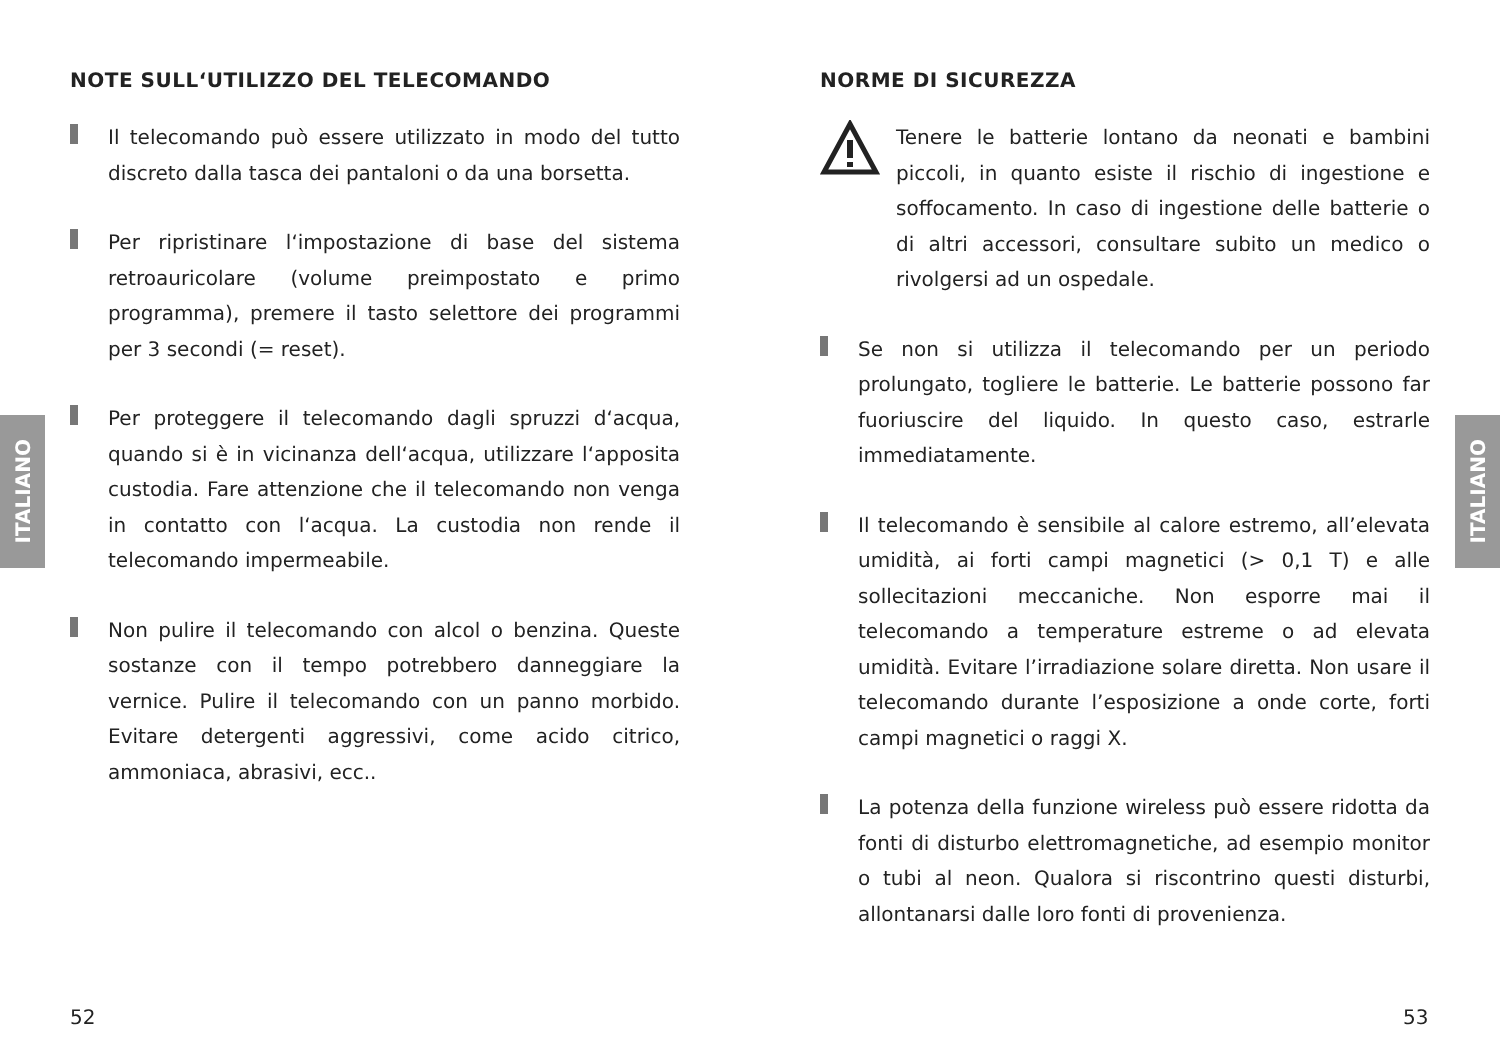ITALIANO
ITALIANO
NOTE SULL‘UTILIZZO DEL TELECOMANDO
Il telecomando può essere utilizzato in modo del tutto discreto dalla tasca dei pantaloni o da una borsetta.
Per ripristinare l‘impostazione di base del sistema retroauricolare (volume preimpostato e primo programma), premere il tasto selettore dei programmi per 3 secondi (= reset).
Per proteggere il telecomando dagli spruzzi d‘acqua, quando si è in vicinanza dell‘acqua, utilizzare l‘apposita custodia. Fare attenzione che il telecomando non venga in contatto con l‘acqua. La custodia non rende il telecomando impermeabile.
Non pulire il telecomando con alcol o benzina. Queste sostanze con il tempo potrebbero danneggiare la vernice. Pulire il telecomando con un panno morbido. Evitare detergenti aggressivi, come acido citrico, ammoniaca, abrasivi, ecc..
NORME DI SICUREZZA
Tenere le batterie lontano da neonati e bambini piccoli, in quanto esiste il rischio di ingestione e soffocamento. In caso di ingestione delle batterie o di altri accessori, consultare subito un medico o rivolgersi ad un ospedale.
Se non si utilizza il telecomando per un periodo prolungato, togliere le batterie. Le batterie possono far fuoriuscire del liquido. In questo caso, estrarle immediatamente.
Il telecomando è sensibile al calore estremo, all’elevata umidità, ai forti campi magnetici (> 0,1 T) e alle sollecitazioni meccaniche. Non esporre mai il telecomando a temperature estreme o ad elevata umidità. Evitare l’irradiazione solare diretta. Non usare il telecomando durante l’esposizione a onde corte, forti campi magnetici o raggi X.
La potenza della funzione wireless può essere ridotta da fonti di disturbo elettromagnetiche, ad esempio monitor o tubi al neon. Qualora si riscontrino questi disturbi, allontanarsi dalle loro fonti di provenienza.
52 53